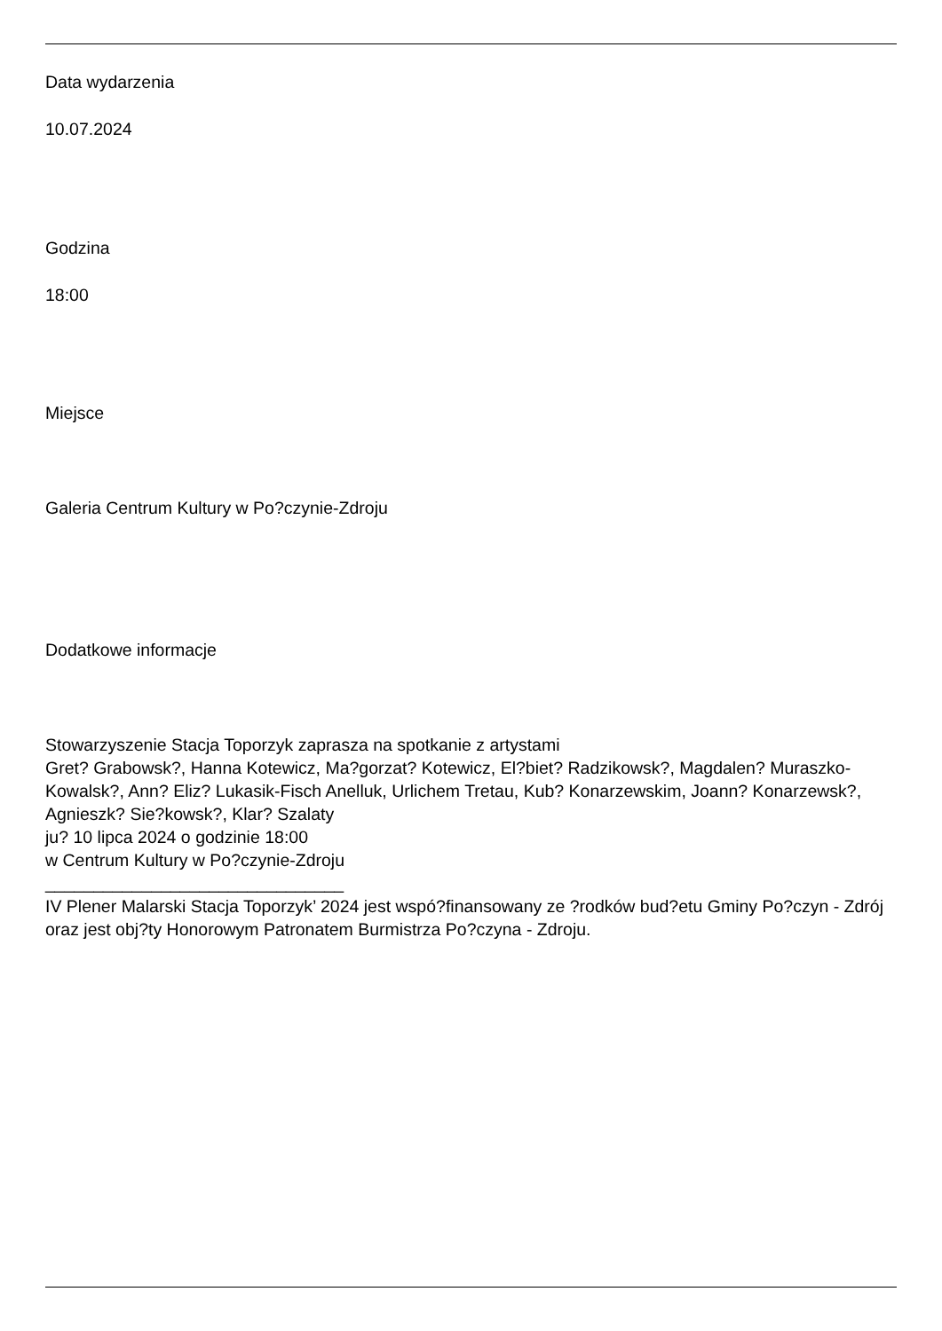Data wydarzenia
10.07.2024
Godzina
18:00
Miejsce
Galeria Centrum Kultury w Po?czynie-Zdroju
Dodatkowe informacje
Stowarzyszenie Stacja Toporzyk zaprasza na spotkanie z artystami
Gret? Grabowsk?, Hanna Kotewicz, Ma?gorzat? Kotewicz, El?biet? Radzikowsk?, Magdalen? Muraszko-Kowalsk?, Ann? Eliz? Lukasik-Fisch Anelluk, Urlichem Tretau, Kub? Konarzewskim, Joann? Konarzewsk?, Agnieszk? Sie?kowsk?, Klar? Szalaty
ju? 10 lipca 2024 o godzinie 18:00
w Centrum Kultury w Po?czynie-Zdroju
_______________________________
IV Plener Malarski Stacja Toporzyk’ 2024 jest wspó?finansowany ze ?rodków bud?etu Gminy Po?czyn - Zdrój oraz jest obj?ty Honorowym Patronatem Burmistrza Po?czyna - Zdroju.